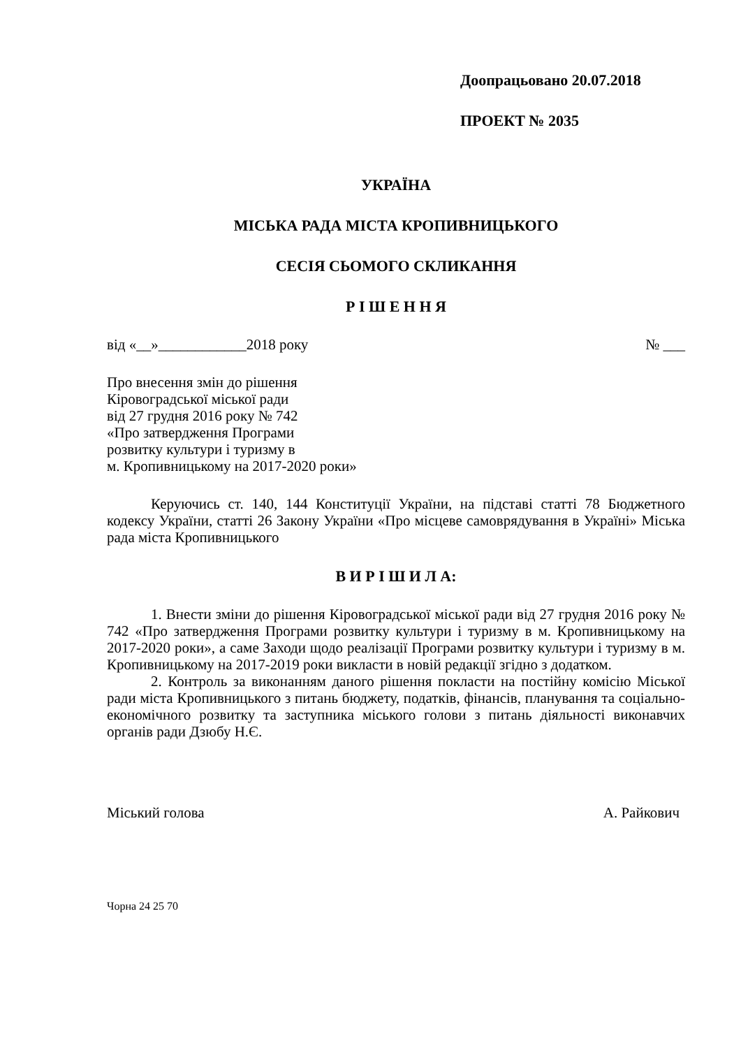Доопрацьовано 20.07.2018
ПРОЕКТ № 2035
УКРАЇНА
МІСЬКА РАДА МІСТА КРОПИВНИЦЬКОГО
СЕСІЯ СЬОМОГО СКЛИКАННЯ
Р І Ш Е Н Н Я
від «__»____________2018 року № ___
Про внесення змін до рішення
Кіровоградської міської ради
від 27 грудня 2016 року № 742
«Про затвердження Програми
розвитку культури і туризму в
м. Кропивницькому на 2017-2020 роки»
Керуючись ст. 140, 144 Конституції України, на підставі статті 78 Бюджетного кодексу України, статті 26 Закону України «Про місцеве самоврядування в Україні» Міська рада міста Кропивницького
В И Р І Ш И Л А:
1. Внести зміни до рішення Кіровоградської міської ради від 27 грудня 2016 року № 742 «Про затвердження Програми розвитку культури і туризму в м. Кропивницькому на 2017-2020 роки», а саме Заходи щодо реалізації Програми розвитку культури і туризму в м. Кропивницькому на 2017-2019 роки викласти в новій редакції згідно з додатком.
2. Контроль за виконанням даного рішення покласти на постійну комісію Міської ради міста Кропивницького з питань бюджету, податків, фінансів, планування та соціально-економічного розвитку та заступника міського голови з питань діяльності виконавчих органів ради Дзюбу Н.Є.
Міський голова А. Райкович
Чорна 24 25 70